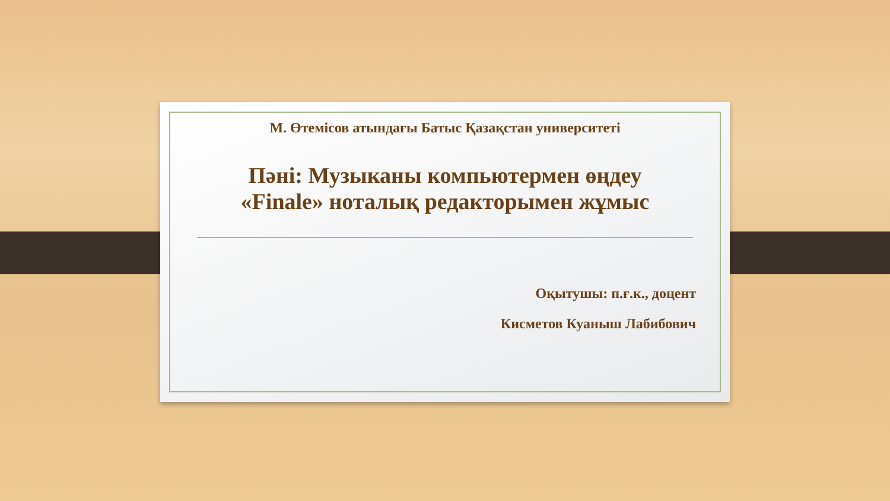М. Өтемісов атындағы Батыс Қазақстан университеті
Пәні: Музыканы компьютермен өңдеу
«Finale» ноталық редакторымен жұмыс
Оқытушы: п.ғ.к., доцент
Кисметов Куаныш Лабибович